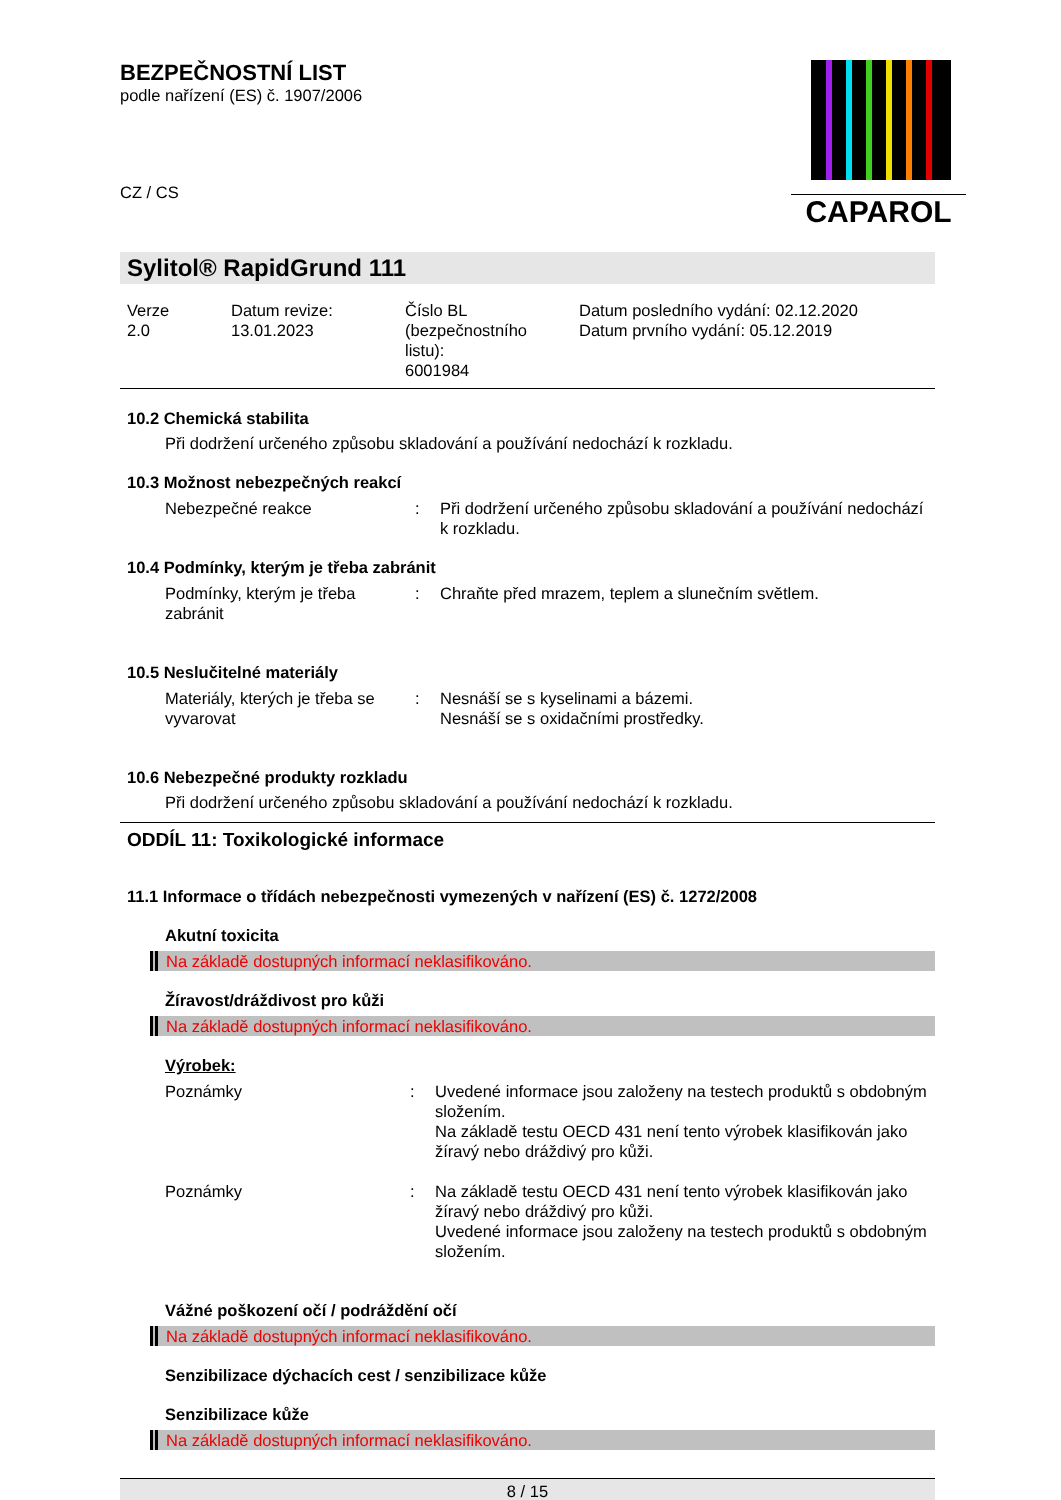CAPAROL
BEZPEČNOSTNÍ LIST
podle nařízení (ES) č. 1907/2006
CZ / CS
Sylitol® RapidGrund 111
| Verze 2.0 | Datum revize: 13.01.2023 | Číslo BL (bezpečnostního listu): 6001984 | Datum posledního vydání: 02.12.2020 Datum prvního vydání: 05.12.2019 |
10.2 Chemická stabilita
Při dodržení určeného způsobu skladování a používání nedochází k rozkladu.
10.3 Možnost nebezpečných reakcí
| Nebezpečné reakce | : | Při dodržení určeného způsobu skladování a používání nedochází k rozkladu. |
10.4 Podmínky, kterým je třeba zabránit
| Podmínky, kterým je třeba zabránit | : | Chraňte před mrazem, teplem a slunečním světlem. |
10.5 Neslučitelné materiály
| Materiály, kterých je třeba se vyvarovat | : | Nesnáší se s kyselinami a bázemi. Nesnáší se s oxidačními prostředky. |
10.6 Nebezpečné produkty rozkladu
Při dodržení určeného způsobu skladování a používání nedochází k rozkladu.
ODDÍL 11: Toxikologické informace
11.1 Informace o třídách nebezpečnosti vymezených v nařízení (ES) č. 1272/2008
Akutní toxicita
Na základě dostupných informací neklasifikováno.
Žíravost/dráždivost pro kůži
Na základě dostupných informací neklasifikováno.
Výrobek:
| Poznámky | : | Uvedené informace jsou založeny na testech produktů s obdobným složením. Na základě testu OECD 431 není tento výrobek klasifikován jako žíravý nebo dráždivý pro kůži. |
| Poznámky | : | Na základě testu OECD 431 není tento výrobek klasifikován jako žíravý nebo dráždivý pro kůži. Uvedené informace jsou založeny na testech produktů s obdobným složením. |
Vážné poškození očí / podráždění očí
Na základě dostupných informací neklasifikováno.
Senzibilizace dýchacích cest / senzibilizace kůže
Senzibilizace kůže
Na základě dostupných informací neklasifikováno.
8 / 15